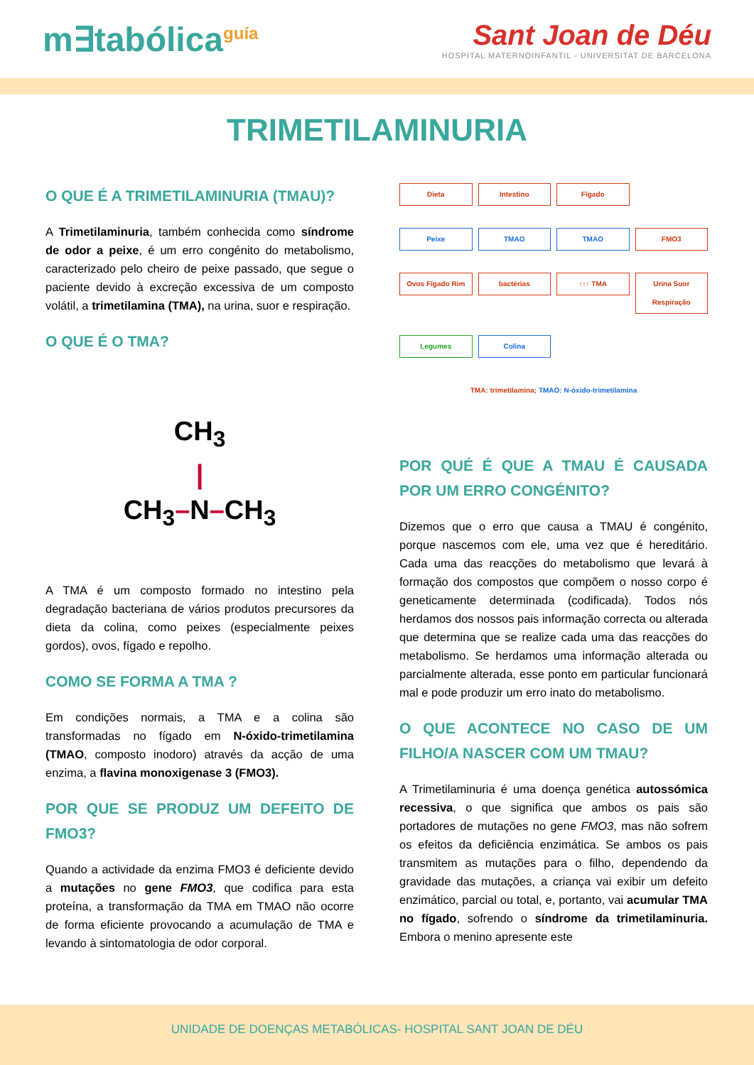m∃tabólica<sup>guía</sup>
Sant Joan de Déu
HOSPITAL MATERNOINFANTIL - UNIVERSITAT DE BARCELONA
TRIMETILAMINURIA
O QUE É A TRIMETILAMINURIA (TMAU)?
A Trimetilaminuria, também conhecida como síndrome de odor a peixe, é um erro congénito do metabolismo, caracterizado pelo cheiro de peixe passado, que segue o paciente devido à excreção excessiva de um composto volátil, a trimetilamina (TMA), na urina, suor e respiração.
O QUE É O TMA?
CH<sub>3</sub>
|
CH<sub>3</sub>–N–CH<sub>3</sub>
A TMA é um composto formado no intestino pela degradação bacteriana de vários produtos precursores da dieta da colina, como peixes (especialmente peixes gordos), ovos, fígado e repolho.
COMO SE FORMA A TMA ?
Em condições normais, a TMA e a colina são transformadas no fígado em N-óxido-trimetilamina (TMAO, composto inodoro) através da acção de uma enzima, a flavina monoxigenase 3 (FMO3).
POR QUE SE PRODUZ UM DEFEITO DE FMO3?
Quando a actividade da enzima FMO3 é deficiente devido a mutações no gene FMO3, que codifica para esta proteína, a transformação da TMA em TMAO não ocorre de forma eficiente provocando a acumulação de TMA e levando à sintomatologia de odor corporal.
Dieta
Intestino
Fígado
Peixe
TMAO
TMAO
FMO3
Ovos Fígado Rim
bactérias
↑↑↑ TMA
Urina Suor Respiração
Legumes
Colina
TMA: trimetilamina; TMAO: N-óxido-trimetilamina
POR QUÉ É QUE A TMAU É CAUSADA POR UM ERRO CONGÉNITO?
Dizemos que o erro que causa a TMAU é congénito, porque nascemos com ele, uma vez que é hereditário. Cada uma das reacções do metabolismo que levará à formação dos compostos que compõem o nosso corpo é geneticamente determinada (codificada). Todos nós herdamos dos nossos pais informação correcta ou alterada que determina que se realize cada uma das reacções do metabolismo. Se herdamos uma informação alterada ou parcialmente alterada, esse ponto em particular funcionará mal e pode produzir um erro inato do metabolismo.
O QUE ACONTECE NO CASO DE UM FILHO/A NASCER COM UM TMAU?
A Trimetilaminuria é uma doença genética autossómica recessiva, o que significa que ambos os pais são portadores de mutações no gene FMO3, mas não sofrem os efeitos da deficiência enzimática. Se ambos os pais transmitem as mutações para o filho, dependendo da gravidade das mutações, a criança vai exibir um defeito enzimático, parcial ou total, e, portanto, vai acumular TMA no fígado, sofrendo o síndrome da trimetilaminuria. Embora o menino apresente este
UNIDADE DE DOENÇAS METABÓLICAS- HOSPITAL SANT JOAN DE DÉU